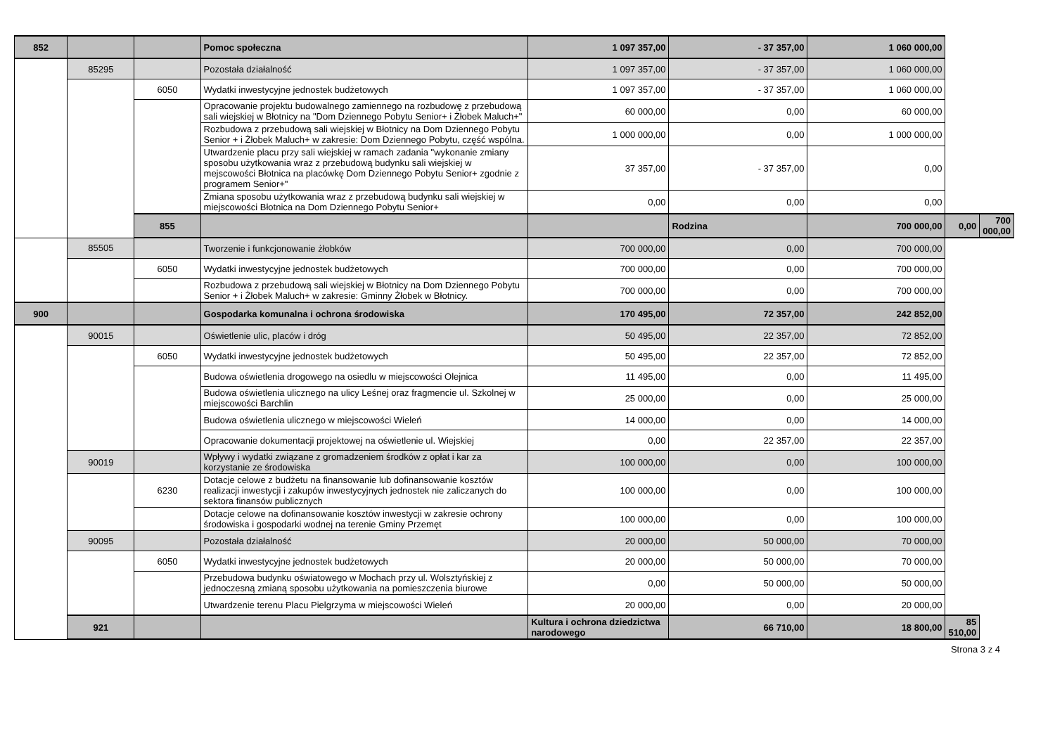| 852 | | | Pomoc społeczna | 1 097 357,00 | - 37 357,00 | 1 060 000,00 | | |
| | 85295 | | Pozostała działalność | 1 097 357,00 | - 37 357,00 | 1 060 000,00 | | |
| | | 6050 | Wydatki inwestycyjne jednostek budżetowych | 1 097 357,00 | - 37 357,00 | 1 060 000,00 | | |
| | | | Opracowanie projektu budowalnego zamiennego na rozbudowę z przebudową sali wiejskiej w Błotnicy na "Dom Dziennego Pobytu Senior+ i Żłobek Maluch+" | 60 000,00 | 0,00 | 60 000,00 | | |
| | | | Rozbudowa z przebudową sali wiejskiej w Błotnicy na Dom Dziennego Pobytu Senior + i Żłobek Maluch+ w zakresie: Dom Dziennego Pobytu, część wspólna. | 1 000 000,00 | 0,00 | 1 000 000,00 | | |
| | | | Utwardzenie placu przy sali wiejskiej w ramach zadania "wykonanie zmiany sposobu użytkowania wraz z przebudową budynku sali wiejskiej w mejscowości Błotnica na placówkę Dom Dziennego Pobytu Senior+ zgodnie z programem Senior+" | 37 357,00 | - 37 357,00 | 0,00 | | |
| | | | Zmiana sposobu użytkowania wraz z przebudową budynku sali wiejskiej w miejscowości Błotnica na Dom Dziennego Pobytu Senior+ | 0,00 | 0,00 | 0,00 | | |
| | | 855 | | | Rodzina | 700 000,00 | 0,00 | 700 000,00 |
| | 85505 | | Tworzenie i funkcjonowanie żłobków | 700 000,00 | 0,00 | 700 000,00 | | |
| | | 6050 | Wydatki inwestycyjne jednostek budżetowych | 700 000,00 | 0,00 | 700 000,00 | | |
| | | | Rozbudowa z przebudową sali wiejskiej w Błotnicy na Dom Dziennego Pobytu Senior + i Żłobek Maluch+ w zakresie: Gminny Żłobek w Błotnicy. | 700 000,00 | 0,00 | 700 000,00 | | |
| 900 | | | Gospodarka komunalna i ochrona środowiska | 170 495,00 | 72 357,00 | 242 852,00 | | |
| | 90015 | | Oświetlenie ulic, placów i dróg | 50 495,00 | 22 357,00 | 72 852,00 | | |
| | | 6050 | Wydatki inwestycyjne jednostek budżetowych | 50 495,00 | 22 357,00 | 72 852,00 | | |
| | | | Budowa oświetlenia drogowego na osiedlu w miejscowości Olejnica | 11 495,00 | 0,00 | 11 495,00 | | |
| | | | Budowa oświetlenia ulicznego na ulicy Leśnej oraz fragmencie ul. Szkolnej w miejscowości Barchlin | 25 000,00 | 0,00 | 25 000,00 | | |
| | | | Budowa oświetlenia ulicznego w miejscowości Wieleń | 14 000,00 | 0,00 | 14 000,00 | | |
| | | | Opracowanie dokumentacji projektowej na oświetlenie ul. Wiejskiej | 0,00 | 22 357,00 | 22 357,00 | | |
| | 90019 | | Wpływy i wydatki związane z gromadzeniem środków z opłat i kar za korzystanie ze środowiska | 100 000,00 | 0,00 | 100 000,00 | | |
| | | 6230 | Dotacje celowe z budżetu na finansowanie lub dofinansowanie kosztów realizacji inwestycji i zakupów inwestycyjnych jednostek nie zaliczanych do sektora finansów publicznych | 100 000,00 | 0,00 | 100 000,00 | | |
| | | | Dotacje celowe na dofinansowanie kosztów inwestycji w zakresie ochrony środowiska i gospodarki wodnej na terenie Gminy Przemęt | 100 000,00 | 0,00 | 100 000,00 | | |
| | 90095 | | Pozostała działalność | 20 000,00 | 50 000,00 | 70 000,00 | | |
| | | 6050 | Wydatki inwestycyjne jednostek budżetowych | 20 000,00 | 50 000,00 | 70 000,00 | | |
| | | | Przebudowa budynku oświatowego w Mochach przy ul. Wolsztyńskiej z jednoczesną zmianą sposobu użytkowania na pomieszczenia biurowe | 0,00 | 50 000,00 | 50 000,00 | | |
| | | | Utwardzenie terenu Placu Pielgrzyma w miejscowości Wieleń | 20 000,00 | 0,00 | 20 000,00 | | |
| | 921 | | | Kultura i ochrona dziedzictwa narodowego | 66 710,00 | 18 800,00 | 85 510,00 | |
Strona 3 z 4